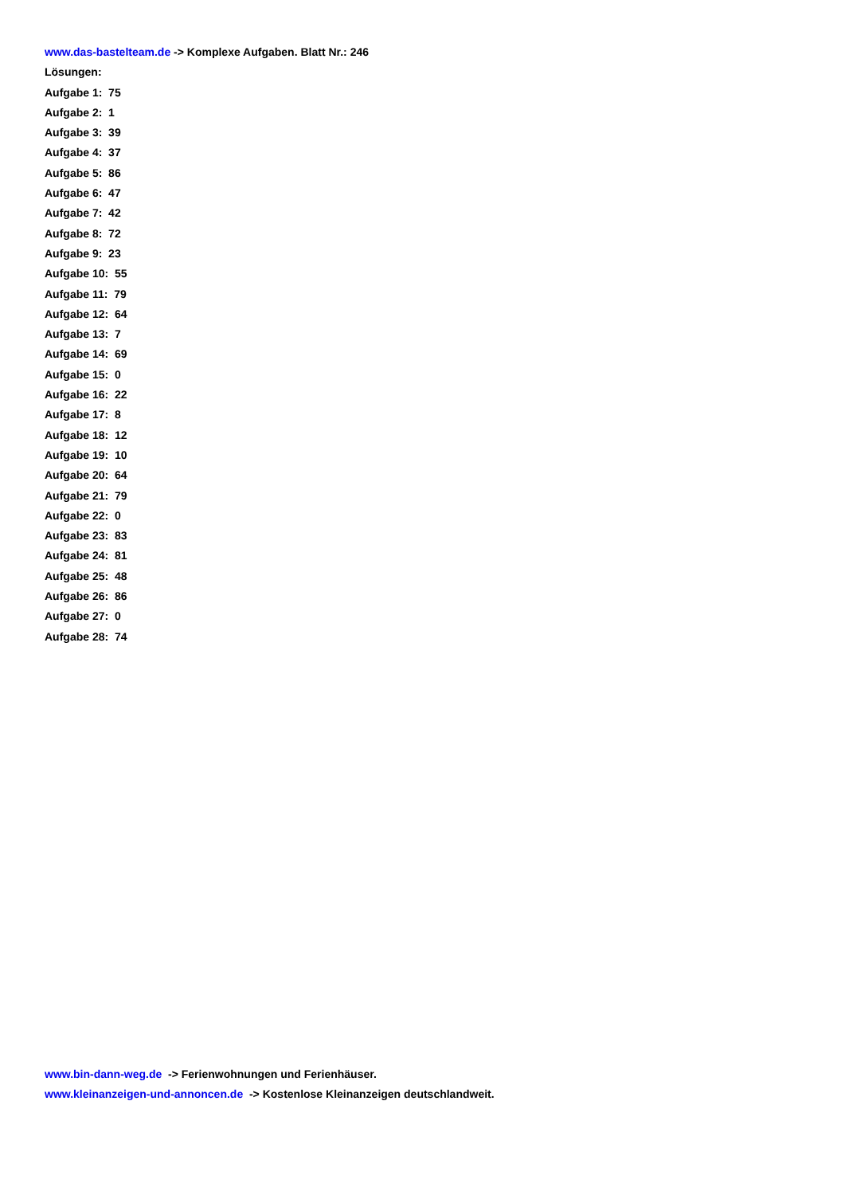www.das-bastelteam.de -> Komplexe Aufgaben. Blatt Nr.: 246
Lösungen:
Aufgabe 1: 75
Aufgabe 2: 1
Aufgabe 3: 39
Aufgabe 4: 37
Aufgabe 5: 86
Aufgabe 6: 47
Aufgabe 7: 42
Aufgabe 8: 72
Aufgabe 9: 23
Aufgabe 10: 55
Aufgabe 11: 79
Aufgabe 12: 64
Aufgabe 13: 7
Aufgabe 14: 69
Aufgabe 15: 0
Aufgabe 16: 22
Aufgabe 17: 8
Aufgabe 18: 12
Aufgabe 19: 10
Aufgabe 20: 64
Aufgabe 21: 79
Aufgabe 22: 0
Aufgabe 23: 83
Aufgabe 24: 81
Aufgabe 25: 48
Aufgabe 26: 86
Aufgabe 27: 0
Aufgabe 28: 74
www.bin-dann-weg.de -> Ferienwohnungen und Ferienhäuser.
www.kleinanzeigen-und-annoncen.de -> Kostenlose Kleinanzeigen deutschlandweit.